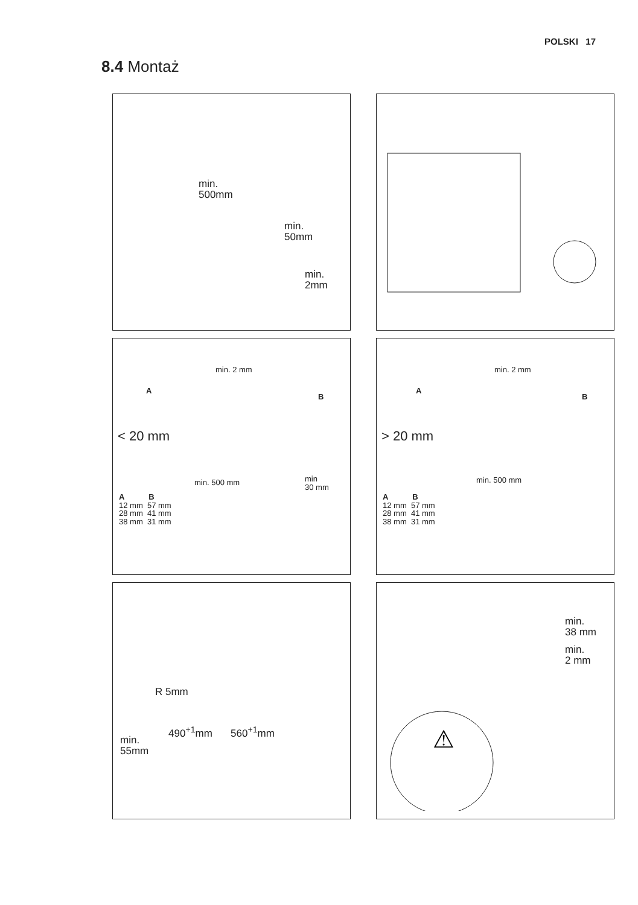POLSKI 17
8.4 Montaż
min.
500mm
min.
50mm
min.
2mm
min. 2 mm
A
B
< 20 mm
min. 500 mm
min
30 mm
A B
12 mm 57 mm
28 mm 41 mm
38 mm 31 mm
min. 2 mm
A
B
> 20 mm
min. 500 mm
A B
12 mm 57 mm
28 mm 41 mm
38 mm 31 mm
R 5mm
490<sup>+1</sup>mm 560<sup>+1</sup>mm
min.
55mm
min.
38 mm
min.
2 mm
⚠